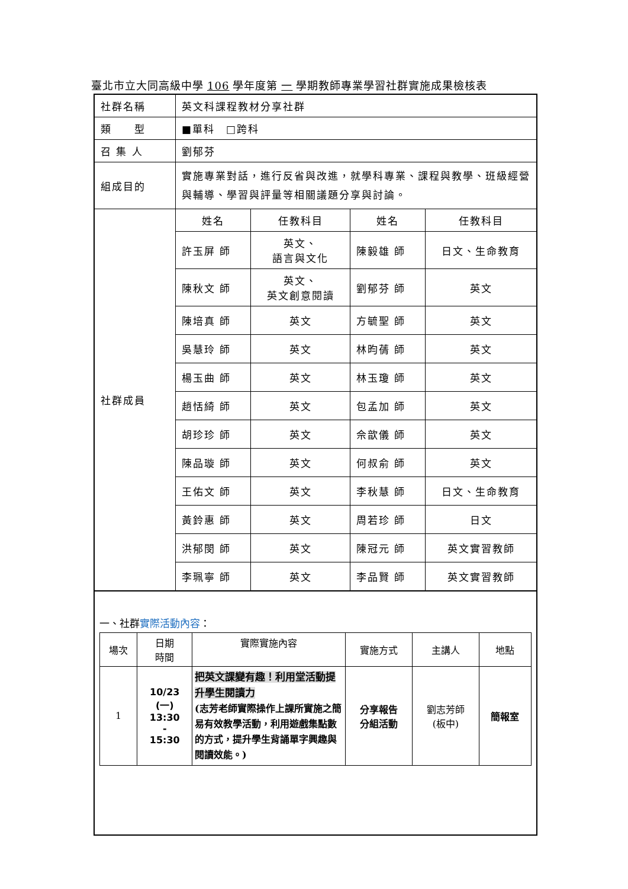臺北市立大同高級中學 106 學年度第 一 學期教師專業學習社群實施成果檢核表
| 社群名稱 | 英文科課程教材分享社群 | | | |
| 類 型 | ■單科 □跨科 | | | |
| 召 集 人 | 劉郁芬 | | | |
| 組成目的 | 實施專業對話，進行反省與改進，就學科專業、課程與教學、班級經營與輔導、學習與評量等相關議題分享與討論。 | | | |
| 社群成員 | 姓名 | 任教科目 | 姓名 | 任教科目 |
| | 許玉屏 師 | 英文、 語言與文化 | 陳毅雄 師 | 日文、生命教育 |
| | 陳秋文 師 | 英文、 英文創意閱讀 | 劉郁芬 師 | 英文 |
| | 陳培真 師 | 英文 | 方毓聖 師 | 英文 |
| | 吳慧玲 師 | 英文 | 林昀蒨 師 | 英文 |
| | 楊玉曲 師 | 英文 | 林玉瓊 師 | 英文 |
| | 趙恬綺 師 | 英文 | 包孟加 師 | 英文 |
| | 胡珍珍 師 | 英文 | 佘歆儀 師 | 英文 |
| | 陳品璇 師 | 英文 | 何叔俞 師 | 英文 |
| | 王佑文 師 | 英文 | 李秋慧 師 | 日文、生命教育 |
| | 黃鈴惠 師 | 英文 | 周若珍 師 | 日文 |
| | 洪郁閔 師 | 英文 | 陳冠元 師 | 英文實習教師 |
| | 李珮寧 師 | 英文 | 李品賢 師 | 英文實習教師 |
一、社群實際活動內容：
| 場次 | 日期 時間 | 實際實施內容 | 實施方式 | 主講人 | 地點 |
| --- | --- | --- | --- | --- | --- |
| 1 | 10/23 (一) 13:30 - 15:30 | 把英文課變有趣！利用堂活動提升學生閱讀力 (志芳老師實際操作上課所實施之簡易有效教學活動，利用遊戲集點數的方式，提升學生背誦單字興趣與閱讀效能。) | 分享報告 分組活動 | 劉志芳師 (板中) | 簡報室 |